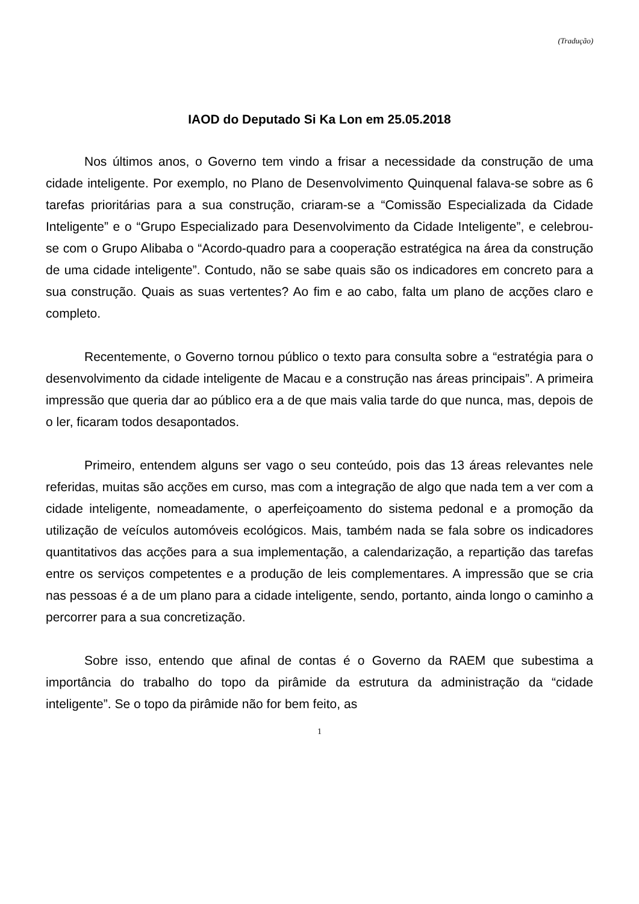(Tradução)
IAOD do Deputado Si Ka Lon em 25.05.2018
Nos últimos anos, o Governo tem vindo a frisar a necessidade da construção de uma cidade inteligente. Por exemplo, no Plano de Desenvolvimento Quinquenal falava-se sobre as 6 tarefas prioritárias para a sua construção, criaram-se a “Comissão Especializada da Cidade Inteligente” e o “Grupo Especializado para Desenvolvimento da Cidade Inteligente”, e celebrou-se com o Grupo Alibaba o “Acordo-quadro para a cooperação estratégica na área da construção de uma cidade inteligente”. Contudo, não se sabe quais são os indicadores em concreto para a sua construção. Quais as suas vertentes? Ao fim e ao cabo, falta um plano de acções claro e completo.
Recentemente, o Governo tornou público o texto para consulta sobre a “estratégia para o desenvolvimento da cidade inteligente de Macau e a construção nas áreas principais”. A primeira impressão que queria dar ao público era a de que mais valia tarde do que nunca, mas, depois de o ler, ficaram todos desapontados.
Primeiro, entendem alguns ser vago o seu conteúdo, pois das 13 áreas relevantes nele referidas, muitas são acções em curso, mas com a integração de algo que nada tem a ver com a cidade inteligente, nomeadamente, o aperfeiçoamento do sistema pedonal e a promoção da utilização de veículos automóveis ecológicos. Mais, também nada se fala sobre os indicadores quantitativos das acções para a sua implementação, a calendarização, a repartição das tarefas entre os serviços competentes e a produção de leis complementares. A impressão que se cria nas pessoas é a de um plano para a cidade inteligente, sendo, portanto, ainda longo o caminho a percorrer para a sua concretização.
Sobre isso, entendo que afinal de contas é o Governo da RAEM que subestima a importância do trabalho do topo da pirâmide da estrutura da administração da “cidade inteligente”. Se o topo da pirâmide não for bem feito, as
1